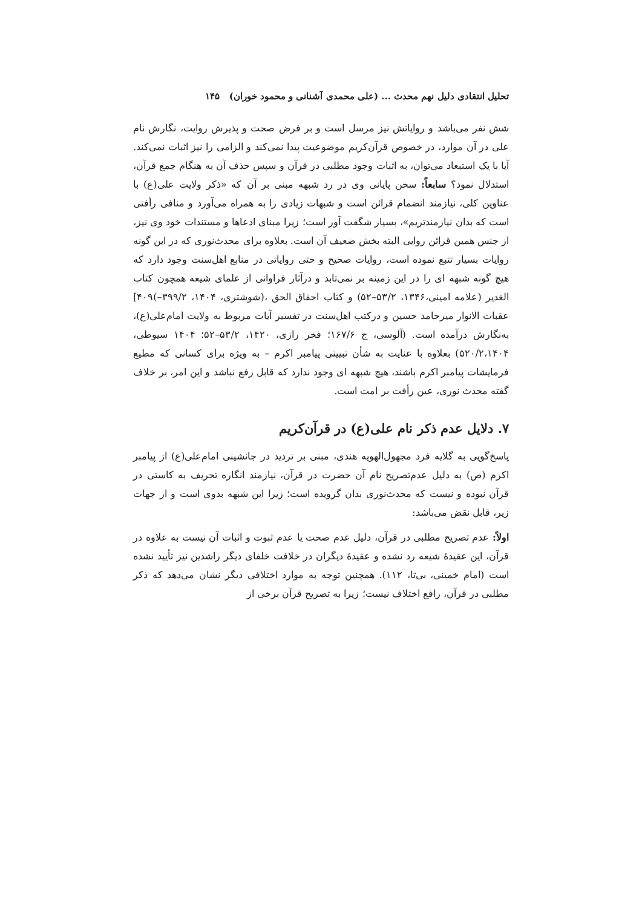تحلیل انتقادی دلیل نهم محدث ... (علی محمدی آشنانی و محمود خوران) ۱۴۵
شش نفر می‌باشد و روایاتش نیز مرسل است و بر فرض صحت و پذیرش روایت، نگارش نام علی در آن موارد، در خصوص قرآن‌کریم موضوعیت پیدا نمی‌کند و الزامی را نیز اثبات نمی‌کند. آیا با یک استبعاد می‌توان، به اثبات وجود مطلبی در قرآن و سپس حذف آن به هنگام جمع قرآن، استدلال نمود؟ سابعاً: سخن پایانی وی در رد شبهه مبنی بر آن که «ذکر ولایت علی(ع) با عناوین کلی، نیازمند انضمام قرائن است و شبهات زیادی را به همراه می‌آورد و منافی رأفتی است که بدان نیازمندتریم»، بسیار شگفت آور است؛ زیرا مبنای ادعاها و مستندات خود وی نیز، از جنس همین قرائن روایی البته بخش ضعیف آن است. بعلاوه برای محدث‌نوری که در این گونه روایات بسیار تتبع نموده است، روایات صحیح و حتی روایاتی در منابع اهل‌سنت وجود دارد که هیچ گونه شبهه ای را در این زمینه بر نمی‌تابد و درآثار فراوانی از علمای شیعه همچون کتاب الغدیر (علامه امینی،۱۳۴۶، ۵۳/۲–۵۲) و کتاب احقاق الحق ،(شوشتری، ۱۴۰۴، ۳۹۹/۲–)۴۰۹] عقبات الانوار میرحامد حسین و درکتب اهل‌سنت در تفسیر آیات مربوط به ولایت امام‌علی(ع)، به‌نگارش درآمده است. (آلوسی، ج ۱۶۷/۶؛ فخر رازی، ۱۴۲۰، ۵۳/۲–۵۲؛ ۱۴۰۴ سیوطی، ۵۲۰/۲،۱۴۰۴) بعلاوه با عنایت به شأن تبیینی پیامبر اکرم – به ویژه برای کسانی که مطیع فرمایشات پیامبر اکرم باشند، هیچ شبهه ای وجود ندارد که قابل رفع نباشد و این امر، بر خلاف گفته محدث نوری، عین رأفت بر امت است.
۷. دلایل عدم ذکر نام علی(ع) در قرآن‌کریم
پاسخ‌گویی به گلایه فرد مجهول‌الهویه هندی، مبنی بر تردید در جانشینی امام‌علی(ع) از پیامبر اکرم (ص) به دلیل عدم‌تصریح نام آن حضرت در قرآن، نیازمند انگاره تحریف به کاستی در قرآن نبوده و نیست که محدث‌نوری بدان گرویده است؛ زیرا این شبهه بدوی است و از جهات زیر، قابل نقض می‌باشد:
اولاً: عدم تصریح مطلبی در قرآن، دلیل عدم صحت یا عدم ثبوت و اثبات آن نیست به علاوه در قرآن، این عقیدهٔ شیعه رد نشده و عقیدهٔ دیگران در خلافت خلفای دیگر راشدین نیز تأیید نشده است (امام خمینی، بی‌تا، ۱۱۲). همچنین توجه به موارد اختلافی دیگر نشان می‌دهد که ذکر مطلبی در قرآن، رافع اختلاف نیست؛ زیرا به تصریح قرآن برخی از